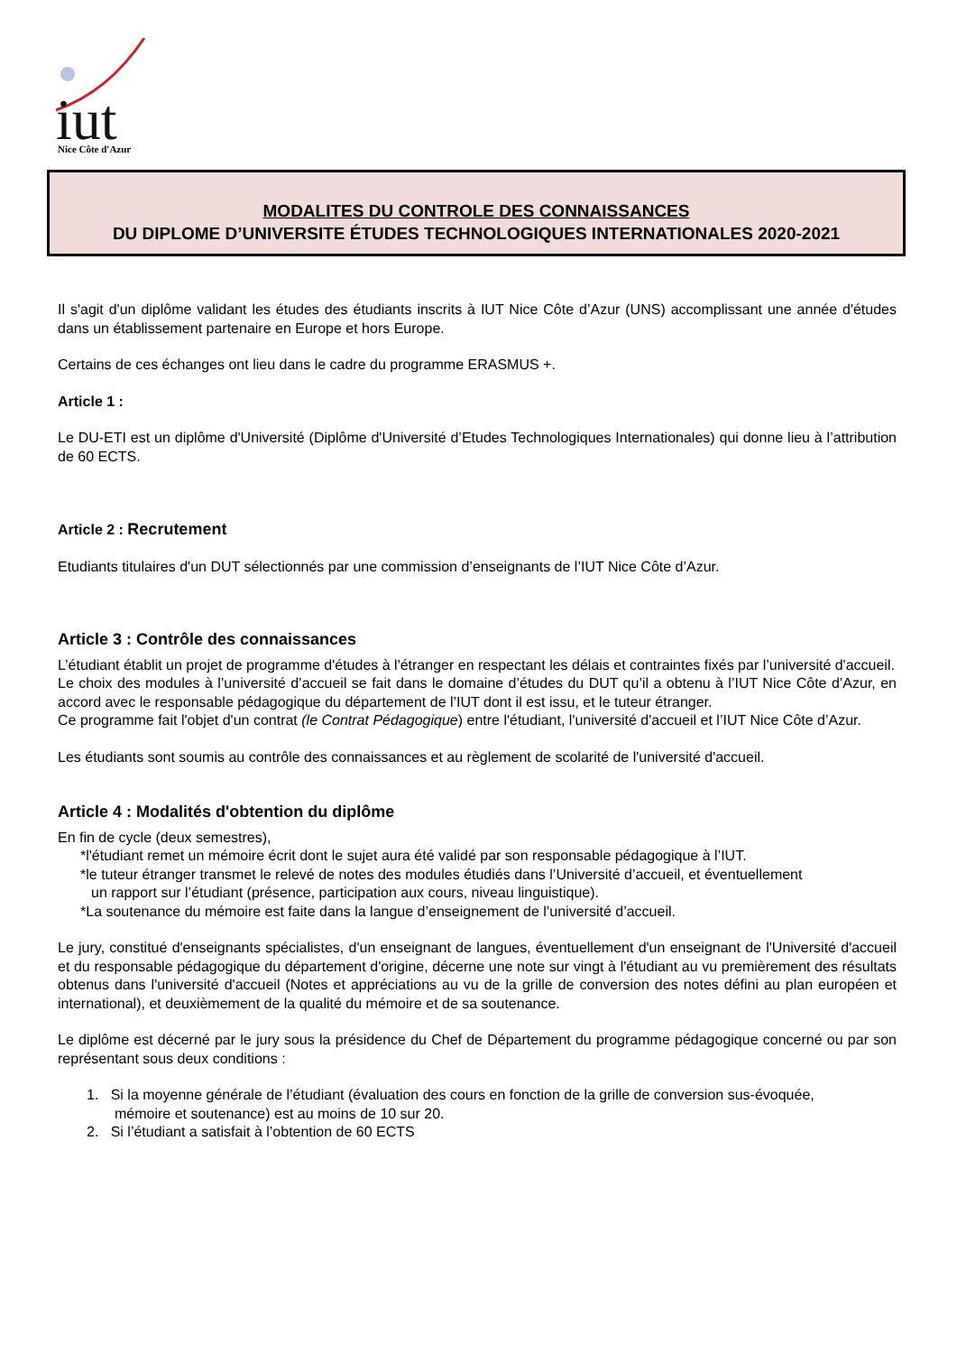iut
Nice Côte d'Azur
MODALITES DU CONTROLE DES CONNAISSANCES
DU DIPLOME D’UNIVERSITE ÉTUDES TECHNOLOGIQUES INTERNATIONALES 2020-2021
Il s'agit d'un diplôme validant les études des étudiants inscrits à IUT Nice Côte d’Azur (UNS) accomplissant une année d'études dans un établissement partenaire en Europe et hors Europe.
Certains de ces échanges ont lieu dans le cadre du programme ERASMUS +.
Article 1 :
Le DU-ETI est un diplôme d'Université (Diplôme d'Université d’Etudes Technologiques Internationales) qui donne lieu à l’attribution de 60 ECTS.
Article 2 : Recrutement
Etudiants titulaires d'un DUT sélectionnés par une commission d’enseignants de l’IUT Nice Côte d’Azur.
Article 3 : Contrôle des connaissances
L’étudiant établit un projet de programme d'études à l'étranger en respectant les délais et contraintes fixés par l’université d'accueil.
Le choix des modules à l’université d’accueil se fait dans le domaine d’études du DUT qu’il a obtenu à l’IUT Nice Côte d’Azur, en accord avec le responsable pédagogique du département de l’IUT dont il est issu, et le tuteur étranger.
Ce programme fait l'objet d'un contrat (le Contrat Pédagogique) entre l'étudiant, l'université d'accueil et l’IUT Nice Côte d’Azur.
Les étudiants sont soumis au contrôle des connaissances et au règlement de scolarité de l'université d'accueil.
Article 4 : Modalités d'obtention du diplôme
En fin de cycle (deux semestres),
*l'étudiant remet un mémoire écrit dont le sujet aura été validé par son responsable pédagogique à l’IUT.
*le tuteur étranger transmet le relevé de notes des modules étudiés dans l’Université d’accueil, et éventuellement
un rapport sur l’étudiant (présence, participation aux cours, niveau linguistique).
*La soutenance du mémoire est faite dans la langue d’enseignement de l’université d’accueil.
Le jury, constitué d'enseignants spécialistes, d'un enseignant de langues, éventuellement d'un enseignant de l'Université d'accueil et du responsable pédagogique du département d'origine, décerne une note sur vingt à l'étudiant au vu premièrement des résultats obtenus dans l'université d'accueil (Notes et appréciations au vu de la grille de conversion des notes défini au plan européen et international), et deuxièmement de la qualité du mémoire et de sa soutenance.
Le diplôme est décerné par le jury sous la présidence du Chef de Département du programme pédagogique concerné ou par son représentant sous deux conditions :
1. Si la moyenne générale de l’étudiant (évaluation des cours en fonction de la grille de conversion sus-évoquée,
mémoire et soutenance) est au moins de 10 sur 20.
2. Si l’étudiant a satisfait à l’obtention de 60 ECTS